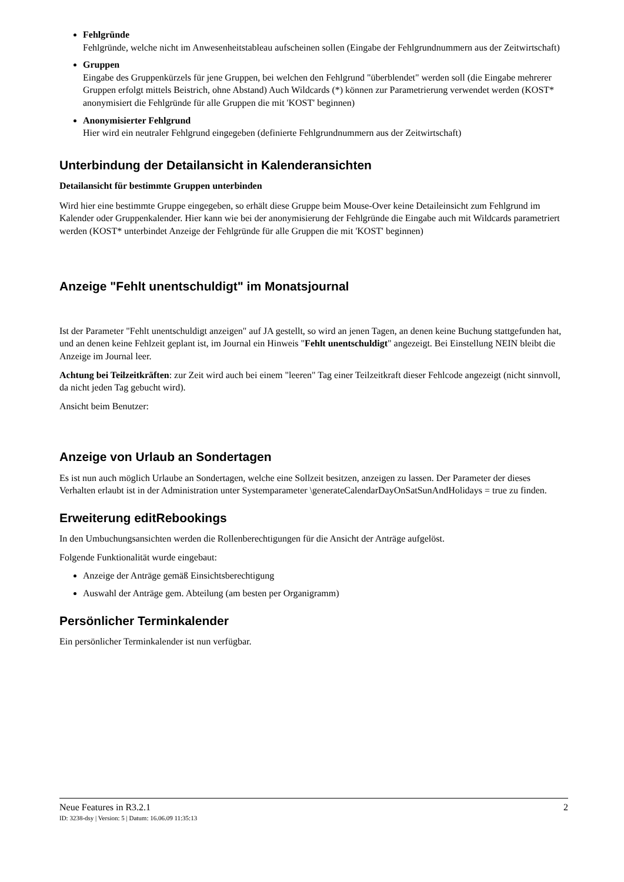Fehlgründe
Fehlgründe, welche nicht im Anwesenheitstableau aufscheinen sollen (Eingabe der Fehlgrundnummern aus der Zeitwirtschaft)
Gruppen
Eingabe des Gruppenkürzels für jene Gruppen, bei welchen den Fehlgrund "überblendet" werden soll (die Eingabe mehrerer Gruppen erfolgt mittels Beistrich, ohne Abstand) Auch Wildcards (*) können zur Parametrierung verwendet werden (KOST* anonymisiert die Fehlgründe für alle Gruppen die mit 'KOST' beginnen)
Anonymisierter Fehlgrund
Hier wird ein neutraler Fehlgrund eingegeben (definierte Fehlgrundnummern aus der Zeitwirtschaft)
Unterbindung der Detailansicht in Kalenderansichten
Detailansicht für bestimmte Gruppen unterbinden
Wird hier eine bestimmte Gruppe eingegeben, so erhält diese Gruppe beim Mouse-Over keine Detaileinsicht zum Fehlgrund im Kalender oder Gruppenkalender. Hier kann wie bei der anonymisierung der Fehlgründe die Eingabe auch mit Wildcards parametriert werden (KOST* unterbindet Anzeige der Fehlgründe für alle Gruppen die mit 'KOST' beginnen)
Anzeige "Fehlt unentschuldigt" im Monatsjournal
Ist der Parameter "Fehlt unentschuldigt anzeigen" auf JA gestellt, so wird an jenen Tagen, an denen keine Buchung stattgefunden hat, und an denen keine Fehlzeit geplant ist, im Journal ein Hinweis "Fehlt unentschuldigt" angezeigt. Bei Einstellung NEIN bleibt die Anzeige im Journal leer.
Achtung bei Teilzeitkräften: zur Zeit wird auch bei einem "leeren" Tag einer Teilzeitkraft dieser Fehlcode angezeigt (nicht sinnvoll, da nicht jeden Tag gebucht wird).
Ansicht beim Benutzer:
Anzeige von Urlaub an Sondertagen
Es ist nun auch möglich Urlaube an Sondertagen, welche eine Sollzeit besitzen, anzeigen zu lassen. Der Parameter der dieses Verhalten erlaubt ist in der Administration unter Systemparameter \generateCalendarDayOnSatSunAndHolidays = true zu finden.
Erweiterung editRebookings
In den Umbuchungsansichten werden die Rollenberechtigungen für die Ansicht der Anträge aufgelöst.
Folgende Funktionalität wurde eingebaut:
Anzeige der Anträge gemäß Einsichtsberechtigung
Auswahl der Anträge gem. Abteilung (am besten per Organigramm)
Persönlicher Terminkalender
Ein persönlicher Terminkalender ist nun verfügbar.
Neue Features in R3.2.1 2
ID: 3238-dsy | Version: 5 | Datum: 16.06.09 11:35:13